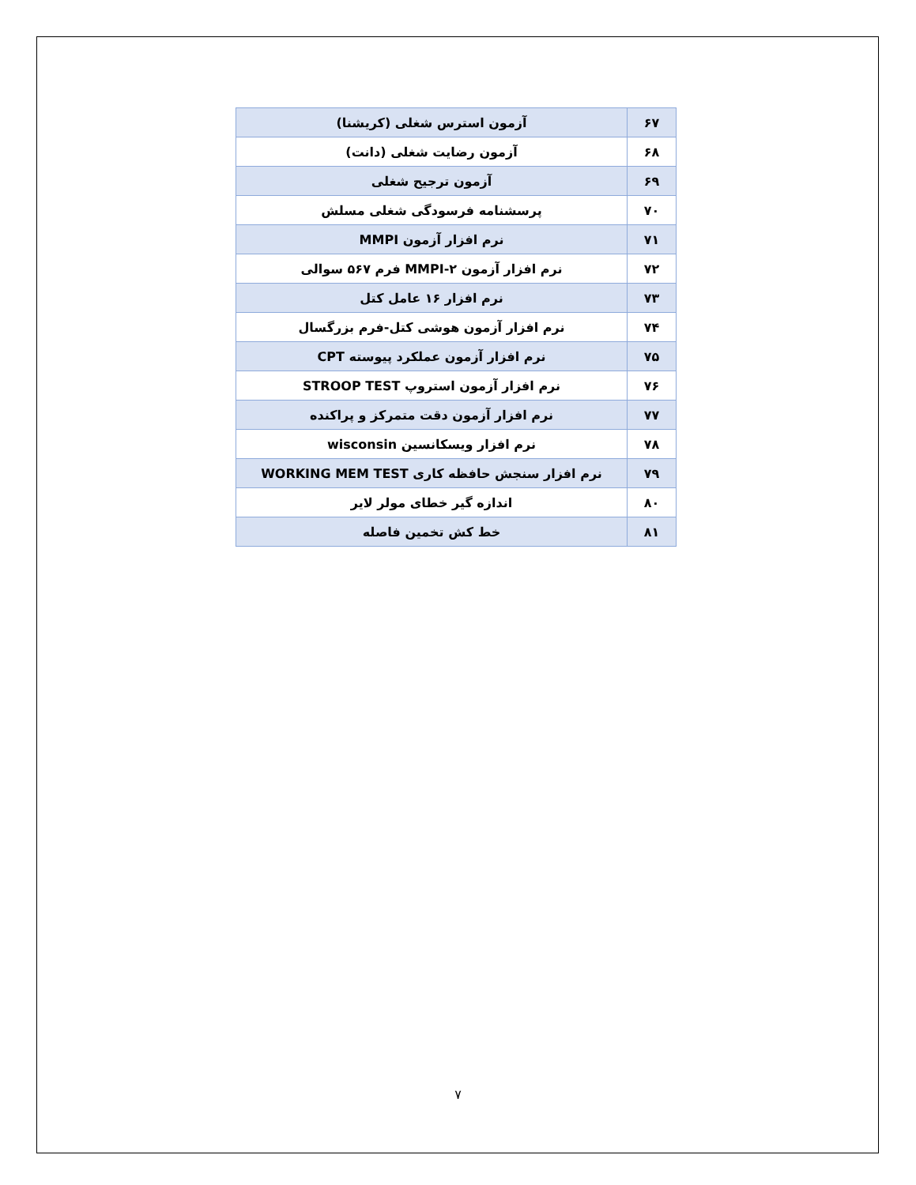| ۶۷ | آزمون استرس شغلی (کریشنا) |
| ۶۸ | آزمون رضایت شغلی (دانت) |
| ۶۹ | آزمون ترجیح شغلی |
| ۷۰ | پرسشنامه فرسودگی شغلی مسلش |
| ۷۱ | نرم افزار آزمون MMPI |
| ۷۲ | نرم افزار آزمون MMPI-۲ فرم ۵۶۷ سوالی |
| ۷۳ | نرم افزار ۱۶ عامل کتل |
| ۷۴ | نرم افزار آزمون هوشی کتل-فرم بزرگسال |
| ۷۵ | نرم افزار آزمون عملکرد پیوسته CPT |
| ۷۶ | نرم افزار آزمون استروپ STROOP TEST |
| ۷۷ | نرم افزار آزمون دقت متمرکز و پراکنده |
| ۷۸ | نرم افزار ویسکانسین wisconsin |
| ۷۹ | نرم افزار سنجش حافظه کاری WORKING MEM TEST |
| ۸۰ | اندازه گیر خطای مولر لایر |
| ۸۱ | خط کش تخمین فاصله |
۷